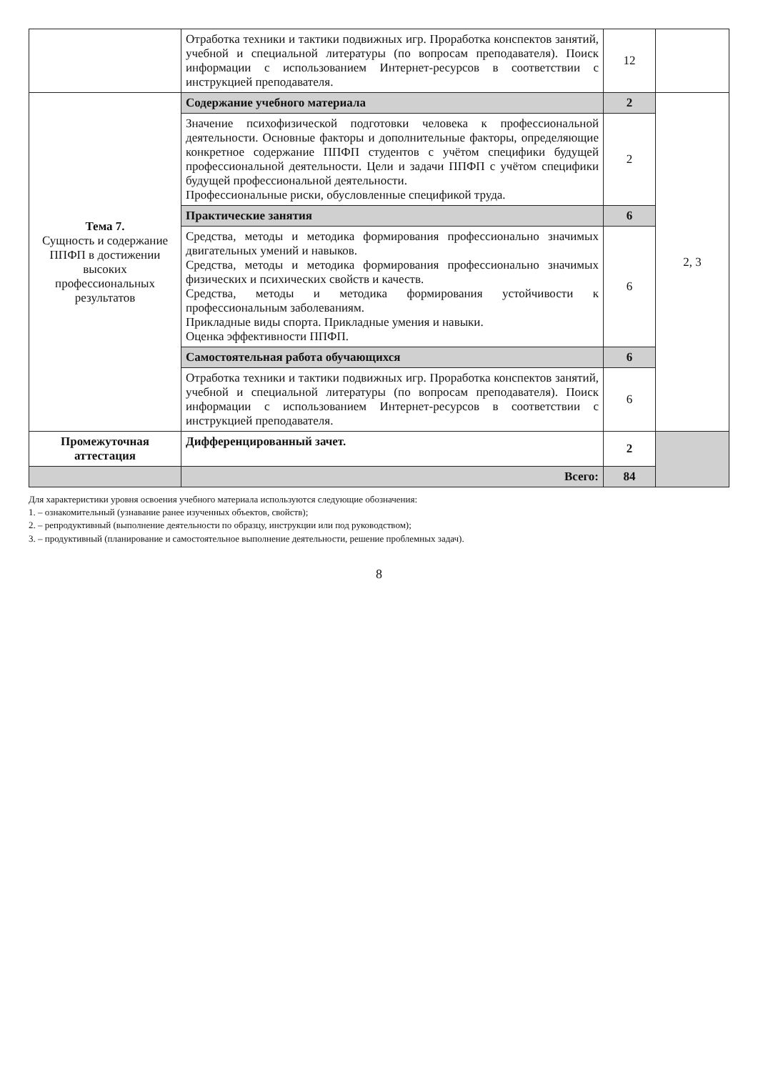| | Отработка техники и тактики подвижных игр. Проработка конспектов занятий, учебной и специальной литературы (по вопросам преподавателя). Поиск информации с использованием Интернет-ресурсов в соответствии с инструкцией преподавателя. | 12 | |
| Тема 7. Сущность и содержание ППФП в достижении высоких профессиональных результатов | Содержание учебного материала | 2 | 2, 3 |
| | Значение психофизической подготовки человека к профессиональной деятельности. Основные факторы и дополнительные факторы, определяющие конкретное содержание ППФП студентов с учётом специфики будущей профессиональной деятельности. Цели и задачи ППФП с учётом специфики будущей профессиональной деятельности. Профессиональные риски, обусловленные спецификой труда. | 2 | |
| | Практические занятия | 6 | |
| | Средства, методы и методика формирования профессионально значимых двигательных умений и навыков. Средства, методы и методика формирования профессионально значимых физических и психических свойств и качеств. Средства, методы и методика формирования устойчивости к профессиональным заболеваниям. Прикладные виды спорта. Прикладные умения и навыки. Оценка эффективности ППФП. | 6 | |
| | Самостоятельная работа обучающихся | 6 | |
| | Отработка техники и тактики подвижных игр. Проработка конспектов занятий, учебной и специальной литературы (по вопросам преподавателя). Поиск информации с использованием Интернет-ресурсов в соответствии с инструкцией преподавателя. | 6 | |
| Промежуточная аттестация | Дифференцированный зачет. | 2 | |
| | Всего: | 84 | |
Для характеристики уровня освоения учебного материала используются следующие обозначения:
1. – ознакомительный (узнавание ранее изученных объектов, свойств);
2. – репродуктивный (выполнение деятельности по образцу, инструкции или под руководством);
3. – продуктивный (планирование и самостоятельное выполнение деятельности, решение проблемных задач).
8